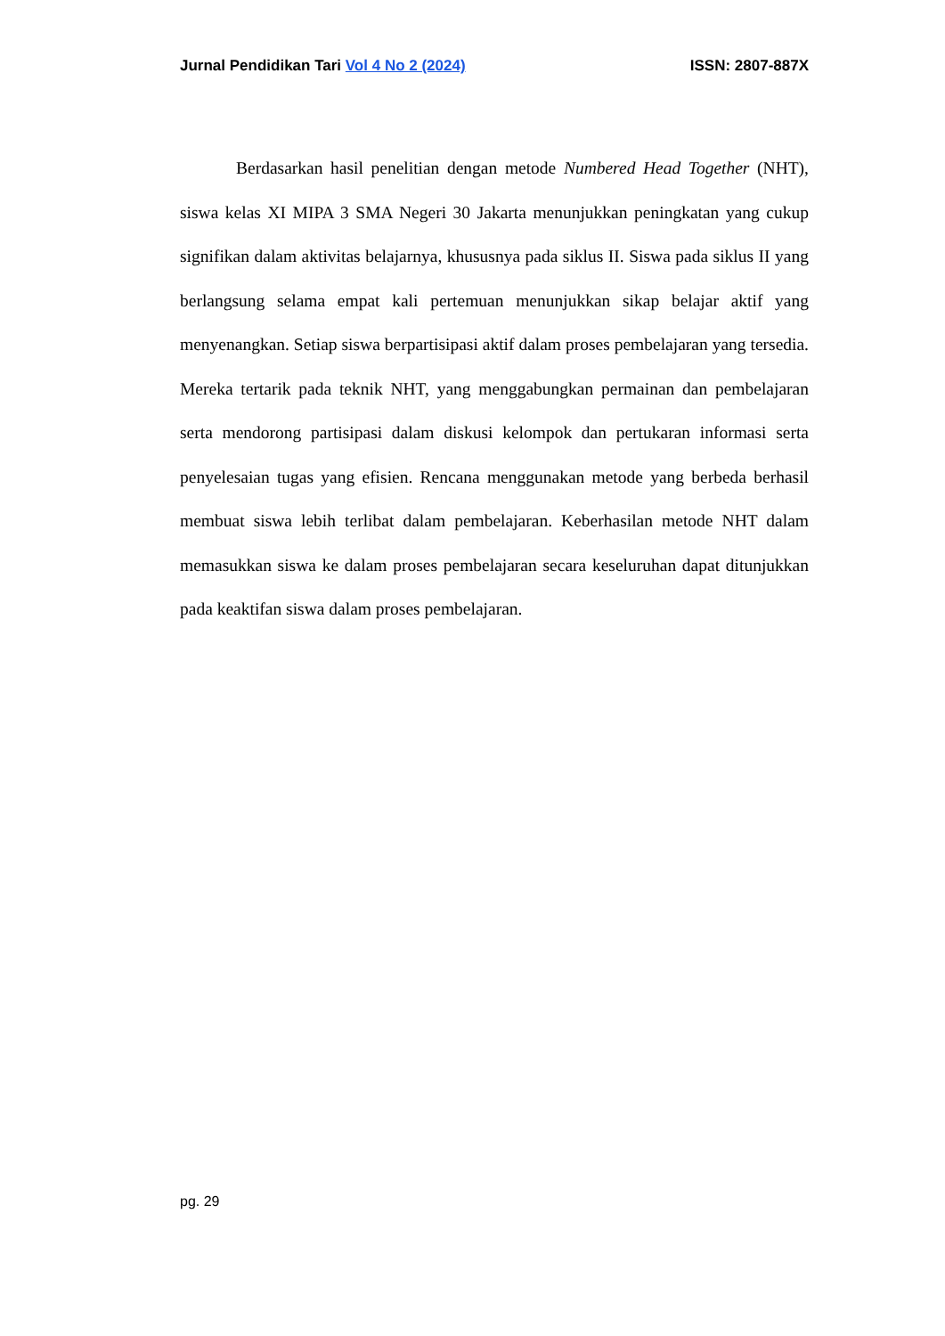Jurnal Pendidikan Tari Vol 4 No 2 (2024) ISSN: 2807-887X
Berdasarkan hasil penelitian dengan metode Numbered Head Together (NHT), siswa kelas XI MIPA 3 SMA Negeri 30 Jakarta menunjukkan peningkatan yang cukup signifikan dalam aktivitas belajarnya, khususnya pada siklus II. Siswa pada siklus II yang berlangsung selama empat kali pertemuan menunjukkan sikap belajar aktif yang menyenangkan. Setiap siswa berpartisipasi aktif dalam proses pembelajaran yang tersedia. Mereka tertarik pada teknik NHT, yang menggabungkan permainan dan pembelajaran serta mendorong partisipasi dalam diskusi kelompok dan pertukaran informasi serta penyelesaian tugas yang efisien. Rencana menggunakan metode yang berbeda berhasil membuat siswa lebih terlibat dalam pembelajaran. Keberhasilan metode NHT dalam memasukkan siswa ke dalam proses pembelajaran secara keseluruhan dapat ditunjukkan pada keaktifan siswa dalam proses pembelajaran.
pg. 29